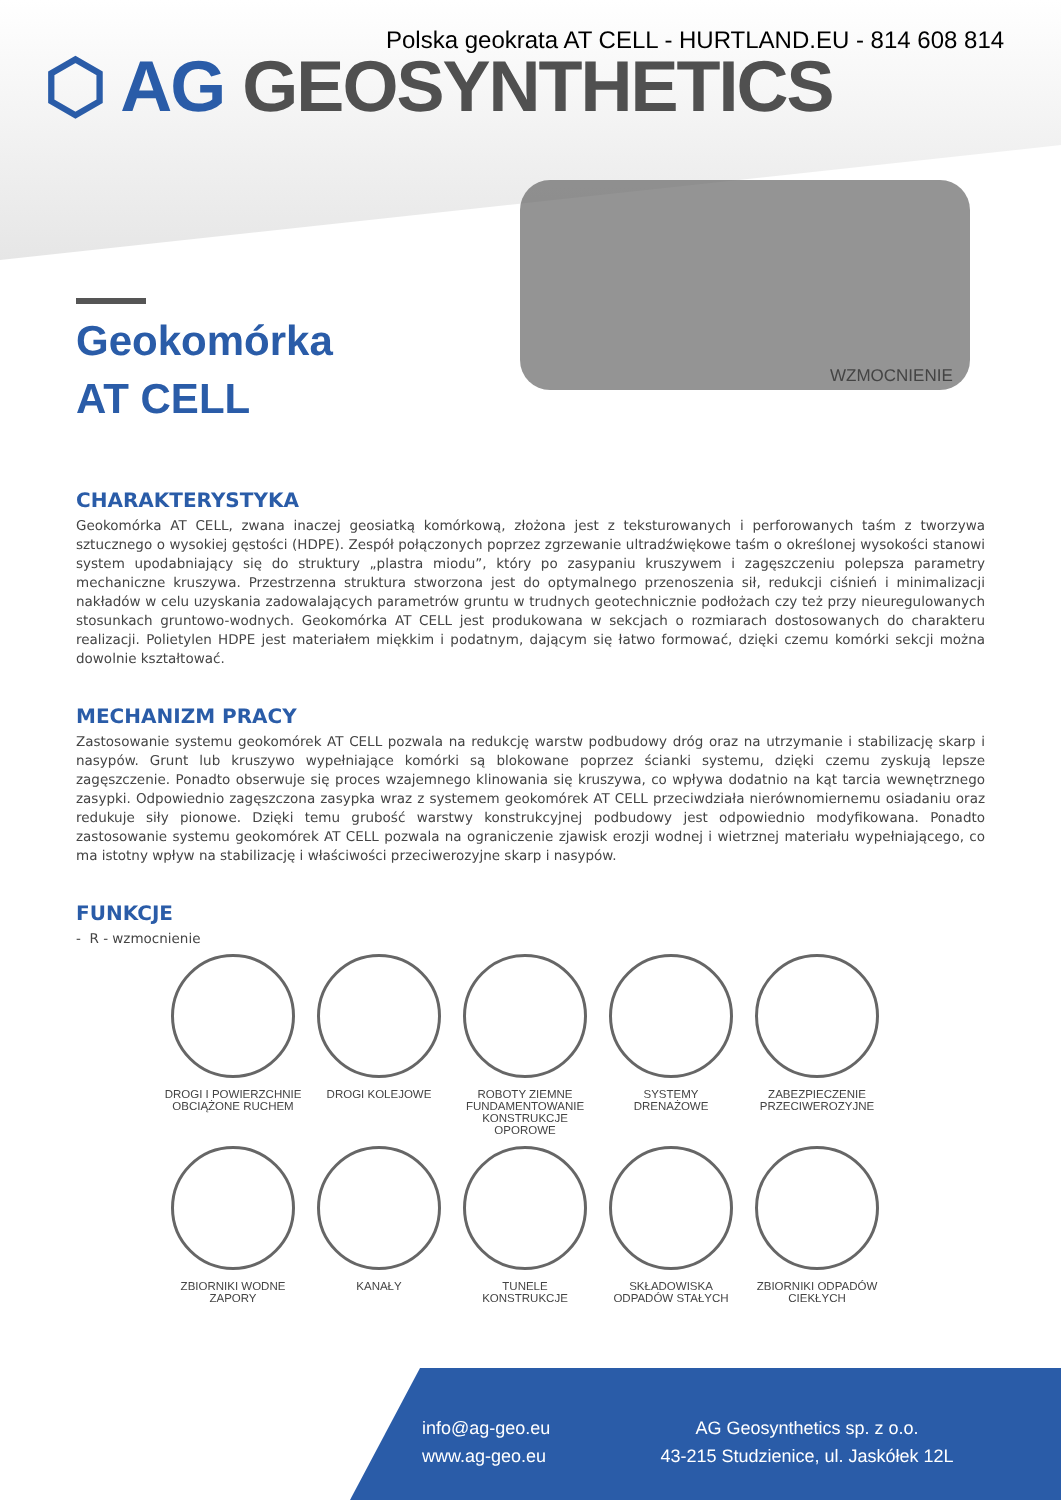Polska geokrata AT CELL - HURTLAND.EU - 814 608 814
⬡ AG GEOSYNTHETICS
WZMOCNIENIE
Geokomórka
AT CELL
CHARAKTERYSTYKA
Geokomórka AT CELL, zwana inaczej geosiatką komórkową, złożona jest z teksturowanych i perforowanych taśm z tworzywa sztucznego o wysokiej gęstości (HDPE). Zespół połączonych poprzez zgrzewanie ultradźwiękowe taśm o określonej wysokości stanowi system upodabniający się do struktury „plastra miodu”, który po zasypaniu kruszywem i zagęszczeniu polepsza parametry mechaniczne kruszywa. Przestrzenna struktura stworzona jest do optymalnego przenoszenia sił, redukcji ciśnień i minimalizacji nakładów w celu uzyskania zadowalających parametrów gruntu w trudnych geotechnicznie podłożach czy też przy nieuregulowanych stosunkach gruntowo-wodnych. Geokomórka AT CELL jest produkowana w sekcjach o rozmiarach dostosowanych do charakteru realizacji. Polietylen HDPE jest materiałem miękkim i podatnym, dającym się łatwo formować, dzięki czemu komórki sekcji można dowolnie kształtować.
MECHANIZM PRACY
Zastosowanie systemu geokomórek AT CELL pozwala na redukcję warstw podbudowy dróg oraz na utrzymanie i stabilizację skarp i nasypów. Grunt lub kruszywo wypełniające komórki są blokowane poprzez ścianki systemu, dzięki czemu zyskują lepsze zagęszczenie. Ponadto obserwuje się proces wzajemnego klinowania się kruszywa, co wpływa dodatnio na kąt tarcia wewnętrznego zasypki. Odpowiednio zagęszczona zasypka wraz z systemem geokomórek AT CELL przeciwdziała nierównomiernemu osiadaniu oraz redukuje siły pionowe. Dzięki temu grubość warstwy konstrukcyjnej podbudowy jest odpowiednio modyfikowana. Ponadto zastosowanie systemu geokomórek AT CELL pozwala na ograniczenie zjawisk erozji wodnej i wietrznej materiału wypełniającego, co ma istotny wpływ na stabilizację i właściwości przeciwerozyjne skarp i nasypów.
FUNKCJE
- R - wzmocnienie
DROGI I POWIERZCHNIE
OBCIĄŻONE RUCHEM
DROGI KOLEJOWE
ROBOTY ZIEMNE
FUNDAMENTOWANIE
KONSTRUKCJE OPOROWE
SYSTEMY
DRENAŻOWE
ZABEZPIECZENIE
PRZECIWEROZYJNE
ZBIORNIKI WODNE
ZAPORY
KANAŁY
TUNELE
KONSTRUKCJE
SKŁADOWISKA
ODPADÓW STAŁYCH
ZBIORNIKI ODPADÓW
CIEKŁYCH
info@ag-geo.eu
www.ag-geo.eu
AG Geosynthetics sp. z o.o.
43-215 Studzienice, ul. Jaskółek 12L